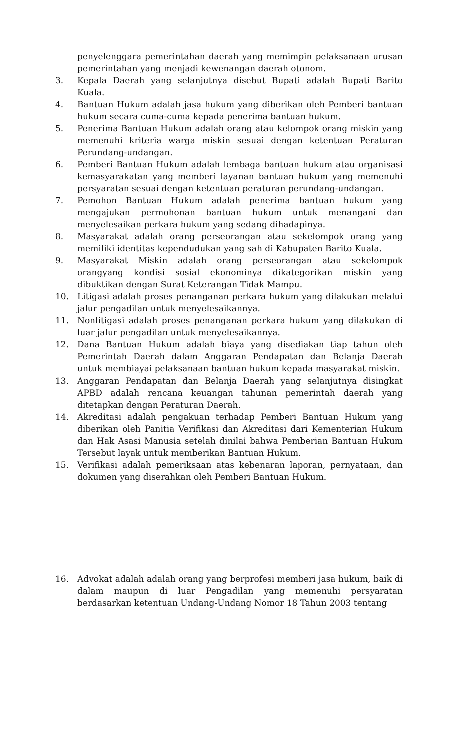penyelenggara pemerintahan daerah yang memimpin pelaksanaan urusan pemerintahan yang menjadi kewenangan daerah otonom.
3. Kepala Daerah yang selanjutnya disebut Bupati adalah Bupati Barito Kuala.
4. Bantuan Hukum adalah jasa hukum yang diberikan oleh Pemberi bantuan hukum secara cuma-cuma kepada penerima bantuan hukum.
5. Penerima Bantuan Hukum adalah orang atau kelompok orang miskin yang memenuhi kriteria warga miskin sesuai dengan ketentuan Peraturan Perundang-undangan.
6. Pemberi Bantuan Hukum adalah lembaga bantuan hukum atau organisasi kemasyarakatan yang memberi layanan bantuan hukum yang memenuhi persyaratan sesuai dengan ketentuan peraturan perundang-undangan.
7. Pemohon Bantuan Hukum adalah penerima bantuan hukum yang mengajukan permohonan bantuan hukum untuk menangani dan menyelesaikan perkara hukum yang sedang dihadapinya.
8. Masyarakat adalah orang perseorangan atau sekelompok orang yang memiliki identitas kependudukan yang sah di Kabupaten Barito Kuala.
9. Masyarakat Miskin adalah orang perseorangan atau sekelompok orangyang kondisi sosial ekonominya dikategorikan miskin yang dibuktikan dengan Surat Keterangan Tidak Mampu.
10. Litigasi adalah proses penanganan perkara hukum yang dilakukan melalui jalur pengadilan untuk menyelesaikannya.
11. Nonlitigasi adalah proses penanganan perkara hukum yang dilakukan di luar jalur pengadilan untuk menyelesaikannya.
12. Dana Bantuan Hukum adalah biaya yang disediakan tiap tahun oleh Pemerintah Daerah dalam Anggaran Pendapatan dan Belanja Daerah untuk membiayai pelaksanaan bantuan hukum kepada masyarakat miskin.
13. Anggaran Pendapatan dan Belanja Daerah yang selanjutnya disingkat APBD adalah rencana keuangan tahunan pemerintah daerah yang ditetapkan dengan Peraturan Daerah.
14. Akreditasi adalah pengakuan terhadap Pemberi Bantuan Hukum yang diberikan oleh Panitia Verifikasi dan Akreditasi dari Kementerian Hukum dan Hak Asasi Manusia setelah dinilai bahwa Pemberian Bantuan Hukum Tersebut layak untuk memberikan Bantuan Hukum.
15. Verifikasi adalah pemeriksaan atas kebenaran laporan, pernyataan, dan dokumen yang diserahkan oleh Pemberi Bantuan Hukum.
16. Advokat adalah adalah orang yang berprofesi memberi jasa hukum, baik di dalam maupun di luar Pengadilan yang memenuhi persyaratan berdasarkan ketentuan Undang-Undang Nomor 18 Tahun 2003 tentang